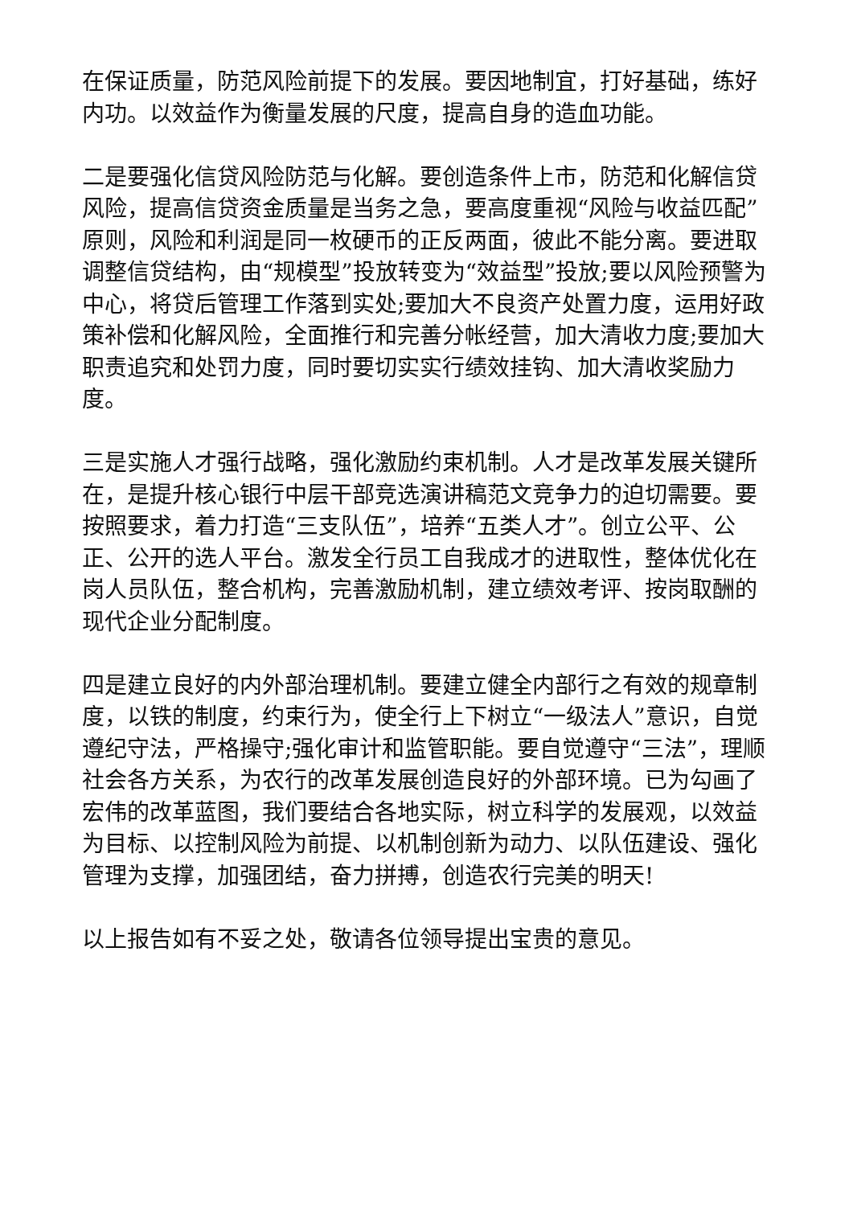在保证质量，防范风险前提下的发展。要因地制宜，打好基础，练好内功。以效益作为衡量发展的尺度，提高自身的造血功能。
二是要强化信贷风险防范与化解。要创造条件上市，防范和化解信贷风险，提高信贷资金质量是当务之急，要高度重视“风险与收益匹配”原则，风险和利润是同一枚硬币的正反两面，彼此不能分离。要进取调整信贷结构，由“规模型”投放转变为“效益型”投放;要以风险预警为中心，将贷后管理工作落到实处;要加大不良资产处置力度，运用好政策补偿和化解风险，全面推行和完善分帐经营，加大清收力度;要加大职责追究和处罚力度，同时要切实实行绩效挂钩、加大清收奖励力度。
三是实施人才强行战略，强化激励约束机制。人才是改革发展关键所在，是提升核心银行中层干部竞选演讲稿范文竞争力的迫切需要。要按照要求，着力打造“三支队伍”，培养“五类人才”。创立公平、公正、公开的选人平台。激发全行员工自我成才的进取性，整体优化在岗人员队伍，整合机构，完善激励机制，建立绩效考评、按岗取酬的现代企业分配制度。
四是建立良好的内外部治理机制。要建立健全内部行之有效的规章制度，以铁的制度，约束行为，使全行上下树立“一级法人”意识，自觉遵纪守法，严格操守;强化审计和监管职能。要自觉遵守“三法”，理顺社会各方关系，为农行的改革发展创造良好的外部环境。已为勾画了宏伟的改革蓝图，我们要结合各地实际，树立科学的发展观，以效益为目标、以控制风险为前提、以机制创新为动力、以队伍建设、强化管理为支撑，加强团结，奋力拼搏，创造农行完美的明天!
以上报告如有不妥之处，敬请各位领导提出宝贵的意见。